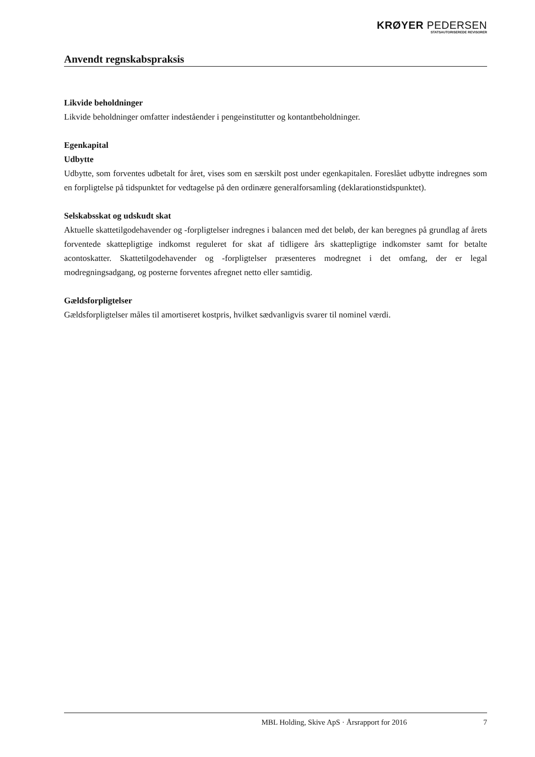KRØYER PEDERSEN
STATSAUTORISEREDE REVISORER
Anvendt regnskabspraksis
Likvide beholdninger
Likvide beholdninger omfatter indeståender i pengeinstitutter og kontantbeholdninger.
Egenkapital
Udbytte
Udbytte, som forventes udbetalt for året, vises som en særskilt post under egenkapitalen. Foreslået udbytte indregnes som en forpligtelse på tidspunktet for vedtagelse på den ordinære generalforsamling (deklarationstidspunktet).
Selskabsskat og udskudt skat
Aktuelle skattetilgodehavender og -forpligtelser indregnes i balancen med det beløb, der kan beregnes på grundlag af årets forventede skattepligtige indkomst reguleret for skat af tidligere års skattepligtige indkomster samt for betalte acontoskatter. Skattetilgodehavender og -forpligtelser præsenteres modregnet i det omfang, der er legal modregningsadgang, og posterne forventes afregnet netto eller samtidig.
Gældsforpligtelser
Gældsforpligtelser måles til amortiseret kostpris, hvilket sædvanligvis svarer til nominel værdi.
MBL Holding, Skive ApS · Årsrapport for 2016 7